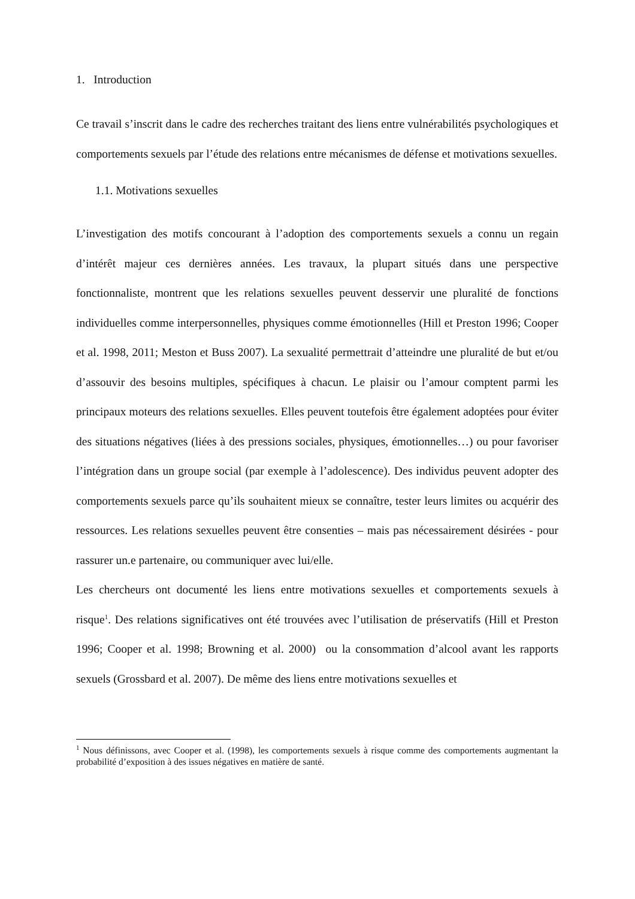1. Introduction
Ce travail s’inscrit dans le cadre des recherches traitant des liens entre vulnérabilités psychologiques et comportements sexuels par l’étude des relations entre mécanismes de défense et motivations sexuelles.
1.1. Motivations sexuelles
L’investigation des motifs concourant à l’adoption des comportements sexuels a connu un regain d’intérêt majeur ces dernières années. Les travaux, la plupart situés dans une perspective fonctionnaliste, montrent que les relations sexuelles peuvent desservir une pluralité de fonctions individuelles comme interpersonnelles, physiques comme émotionnelles (Hill et Preston 1996; Cooper et al. 1998, 2011; Meston et Buss 2007). La sexualité permettrait d’atteindre une pluralité de but et/ou d’assouvir des besoins multiples, spécifiques à chacun. Le plaisir ou l’amour comptent parmi les principaux moteurs des relations sexuelles. Elles peuvent toutefois être également adoptées pour éviter des situations négatives (liées à des pressions sociales, physiques, émotionnelles…) ou pour favoriser l’intégration dans un groupe social (par exemple à l’adolescence). Des individus peuvent adopter des comportements sexuels parce qu’ils souhaitent mieux se connaître, tester leurs limites ou acquérir des ressources. Les relations sexuelles peuvent être consenties – mais pas nécessairement désirées - pour rassurer un.e partenaire, ou communiquer avec lui/elle.
Les chercheurs ont documenté les liens entre motivations sexuelles et comportements sexuels à risque<sup>1</sup>. Des relations significatives ont été trouvées avec l’utilisation de préservatifs (Hill et Preston 1996; Cooper et al. 1998; Browning et al. 2000) ou la consommation d’alcool avant les rapports sexuels (Grossbard et al. 2007). De même des liens entre motivations sexuelles et
<sup>1</sup> Nous définissons, avec Cooper et al. (1998), les comportements sexuels à risque comme des comportements augmentant la probabilité d’exposition à des issues négatives en matière de santé.